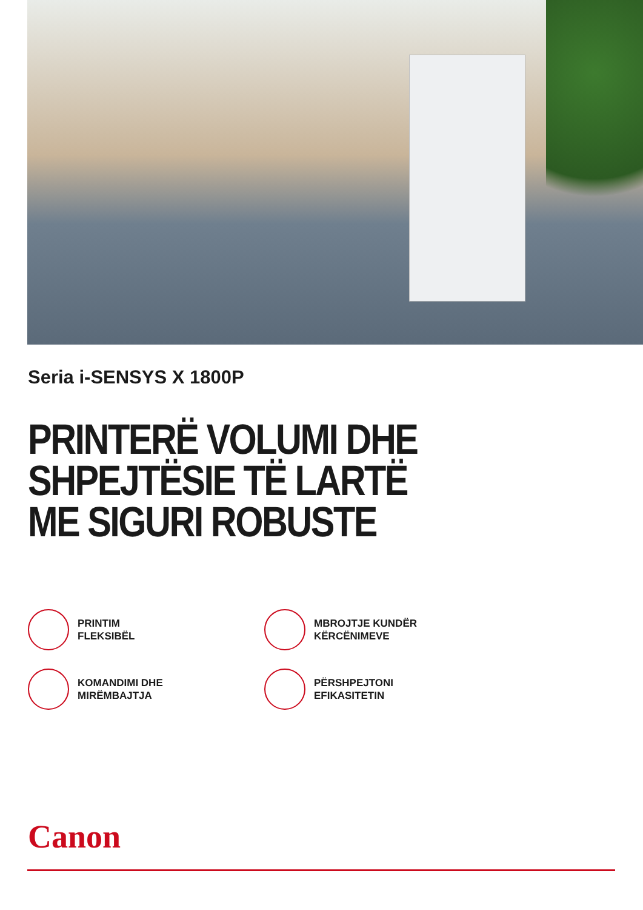Seria i-SENSYS X 1800P
PRINTERË VOLUMI DHE SHPEJTËSIE TË LARTË
ME SIGURI ROBUSTE
PRINTIM
FLEKSIBËL
MBROJTJE KUNDËR
KËRCËNIMEVE
KOMANDIMI DHE
MIRËMBAJTJA
PËRSHPEJTONI
EFIKASITETIN
Canon